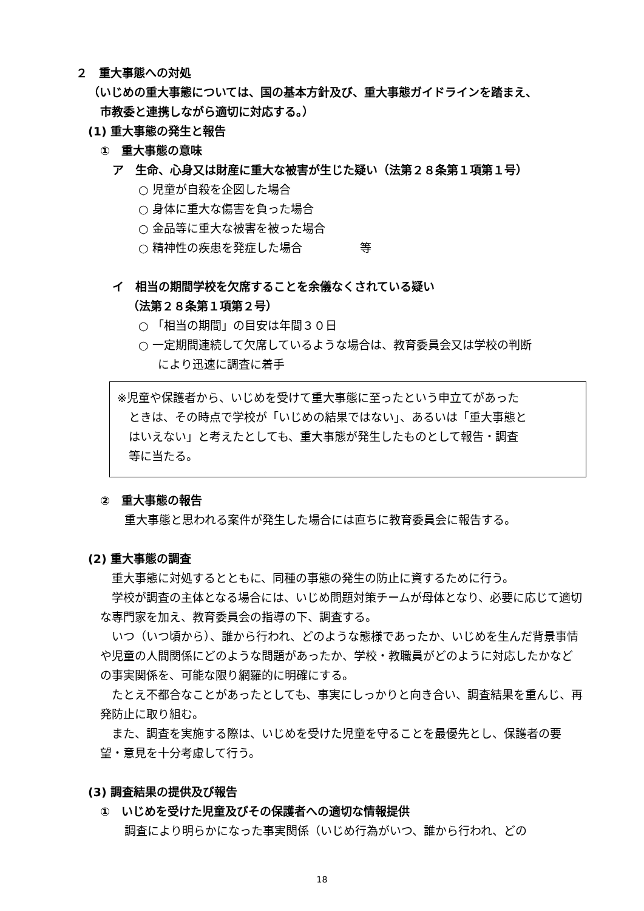２　重大事態への対処
（いじめの重大事態については、国の基本方針及び、重大事態ガイドラインを踏まえ、
市教委と連携しながら適切に対応する。）
(1) 重大事態の発生と報告
①　重大事態の意味
ア　生命、心身又は財産に重大な被害が生じた疑い（法第２８条第１項第１号）
○ 児童が自殺を企図した場合
○ 身体に重大な傷害を負った場合
○ 金品等に重大な被害を被った場合
○ 精神性の疾患を発症した場合　　　　　等
イ　相当の期間学校を欠席することを余儀なくされている疑い
（法第２８条第１項第２号）
○ 「相当の期間」の目安は年間３０日
○ 一定期間連続して欠席しているような場合は、教育委員会又は学校の判断
により迅速に調査に着手
※児童や保護者から、いじめを受けて重大事態に至ったという申立てがあった
　ときは、その時点で学校が「いじめの結果ではない」、あるいは「重大事態と
　はいえない」と考えたとしても、重大事態が発生したものとして報告・調査
　等に当たる。
②　重大事態の報告
重大事態と思われる案件が発生した場合には直ちに教育委員会に報告する。
(2) 重大事態の調査
　重大事態に対処するとともに、同種の事態の発生の防止に資するために行う。
　学校が調査の主体となる場合には、いじめ問題対策チームが母体となり、必要に応じて適切な専門家を加え、教育委員会の指導の下、調査する。
　いつ（いつ頃から）、誰から行われ、どのような態様であったか、いじめを生んだ背景事情や児童の人間関係にどのような問題があったか、学校・教職員がどのように対応したかなどの事実関係を、可能な限り網羅的に明確にする。
　たとえ不都合なことがあったとしても、事実にしっかりと向き合い、調査結果を重んじ、再発防止に取り組む。
　また、調査を実施する際は、いじめを受けた児童を守ることを最優先とし、保護者の要望・意見を十分考慮して行う。
(3) 調査結果の提供及び報告
①　いじめを受けた児童及びその保護者への適切な情報提供
調査により明らかになった事実関係（いじめ行為がいつ、誰から行われ、どの
18